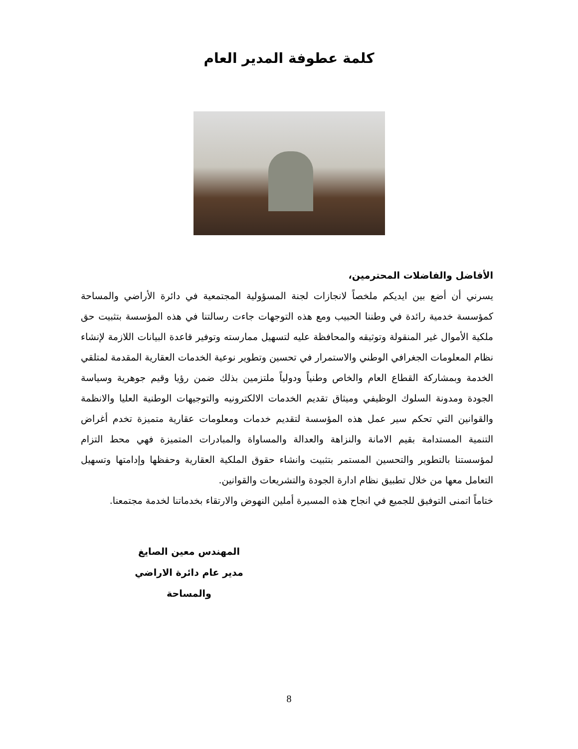كلمة عطوفة المدير العام
الأفاضل والفاضلات المحترمين،
يسرني أن أضع بين ايديكم ملخصاً لانجازات لجنة المسؤولية المجتمعية في دائرة الأراضي والمساحة كمؤسسة خدمية رائدة في وطننا الحبيب ومع هذه التوجهات جاءت رسالتنا في هذه المؤسسة بتثبيت حق ملكية الأموال غير المنقولة وتوثيقه والمحافظة عليه لتسهيل ممارسته وتوفير قاعدة البيانات اللازمة لإنشاء نظام المعلومات الجغرافي الوطني والاستمرار في تحسين وتطوير نوعية الخدمات العقارية المقدمة لمتلقي الخدمة وبمشاركة القطاع العام والخاص وطنياً ودولياً ملتزمين بذلك ضمن رؤيا وقيم جوهرية وسياسة الجودة ومدونة السلوك الوظيفي وميثاق تقديم الخدمات الالكترونيه والتوجيهات الوطنية العليا والانظمة والقوانين التي تحكم سير عمل هذه المؤسسة لتقديم خدمات ومعلومات عقارية متميزة تخدم أغراض التنمية المستدامة بقيم الامانة والنزاهة والعدالة والمساواة والمبادرات المتميزة فهي محط التزام لمؤسستنا بالتطوير والتحسين المستمر بتثبيت وانشاء حقوق الملكية العقارية وحفظها وإدامتها وتسهيل التعامل معها من خلال تطبيق نظام ادارة الجودة والتشريعات والقوانين.
ختاماً اتمنى التوفيق للجميع في انجاح هذه المسيرة أملين النهوض والارتقاء بخدماتنا لخدمة مجتمعنا.
المهندس معين الصايغ
مدير عام دائرة الاراضي والمساحة
8